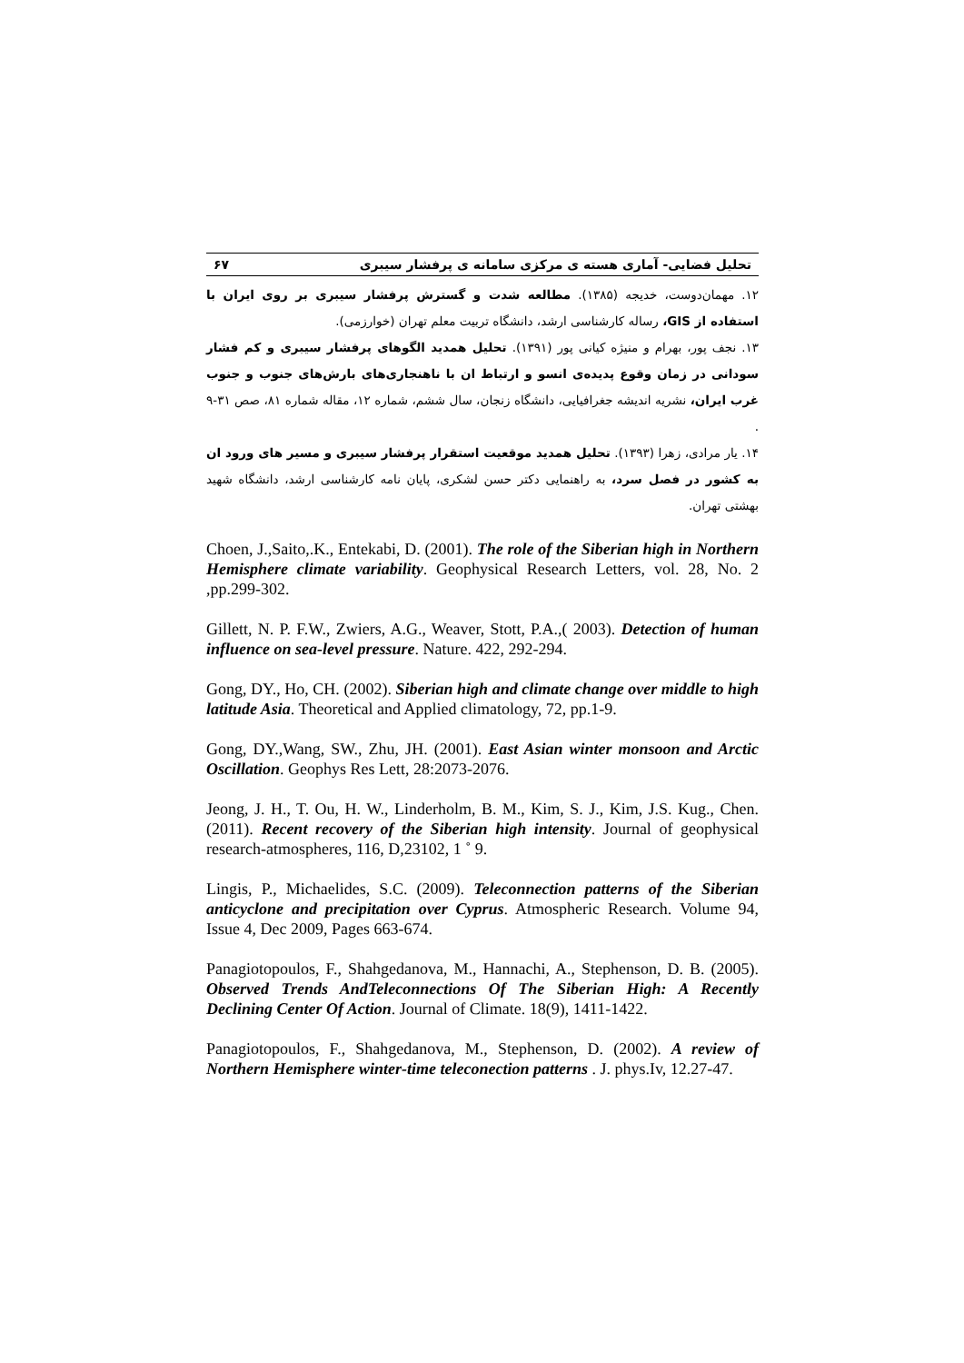تحلیل فضایی- آماری هسته ی مرکزی سامانه ی پرفشار سیبری ۶۷
۱۲. مهمان‌دوست، خدیجه (۱۳۸۵). مطالعه شدت و گسترش پرفشار سیبری بر روی ایران با استفاده از GIS، رساله کارشناسی ارشد، دانشگاه تربیت معلم تهران (خوارزمی).
۱۳. نجف پور، بهرام و منیژه کیانی پور (۱۳۹۱). تحلیل همدید الگوهای پرفشار سیبری و کم فشار سودانی در زمان وقوع پدیده‌ی انسو و ارتباط ان با ناهنجاری‌های بارش‌های جنوب و جنوب غرب ایران، نشریه اندیشه جغرافیایی، دانشگاه زنجان، سال ششم، شماره ۱۲، مقاله شماره ۸۱، صص ۳۱-۹ .
۱۴. یار مرادی، زهرا (۱۳۹۳). تحلیل همدید موقعیت استقرار پرفشار سیبری و مسیر های ورود ان به کشور در فصل سرد، به راهنمایی دکتر حسن لشکری، پایان نامه کارشناسی ارشد، دانشگاه شهید بهشتی تهران.
Choen, J.,Saito,.K., Entekabi, D. (2001). The role of the Siberian high in Northern Hemisphere climate variability. Geophysical Research Letters, vol. 28, No. 2 ,pp.299-302.
Gillett, N. P. F.W., Zwiers, A.G., Weaver, Stott, P.A.,( 2003). Detection of human influence on sea-level pressure. Nature. 422, 292-294.
Gong, DY., Ho, CH. (2002). Siberian high and climate change over middle to high latitude Asia. Theoretical and Applied climatology, 72, pp.1-9.
Gong, DY.,Wang, SW., Zhu, JH. (2001). East Asian winter monsoon and Arctic Oscillation. Geophys Res Lett, 28:2073-2076.
Jeong, J. H., T. Ou, H. W., Linderholm, B. M., Kim, S. J., Kim, J.S. Kug., Chen. (2011). Recent recovery of the Siberian high intensity. Journal of geophysical research-atmospheres, 116, D,23102, 1 ˚ 9.
Lingis, P., Michaelides, S.C. (2009). Teleconnection patterns of the Siberian anticyclone and precipitation over Cyprus. Atmospheric Research. Volume 94, Issue 4, Dec 2009, Pages 663-674.
Panagiotopoulos, F., Shahgedanova, M., Hannachi, A., Stephenson, D. B. (2005). Observed Trends AndTeleconnections Of The Siberian High: A Recently Declining Center Of Action. Journal of Climate. 18(9), 1411-1422.
Panagiotopoulos, F., Shahgedanova, M., Stephenson, D. (2002). A review of Northern Hemisphere winter-time teleconection patterns . J. phys.Iv, 12.27-47.